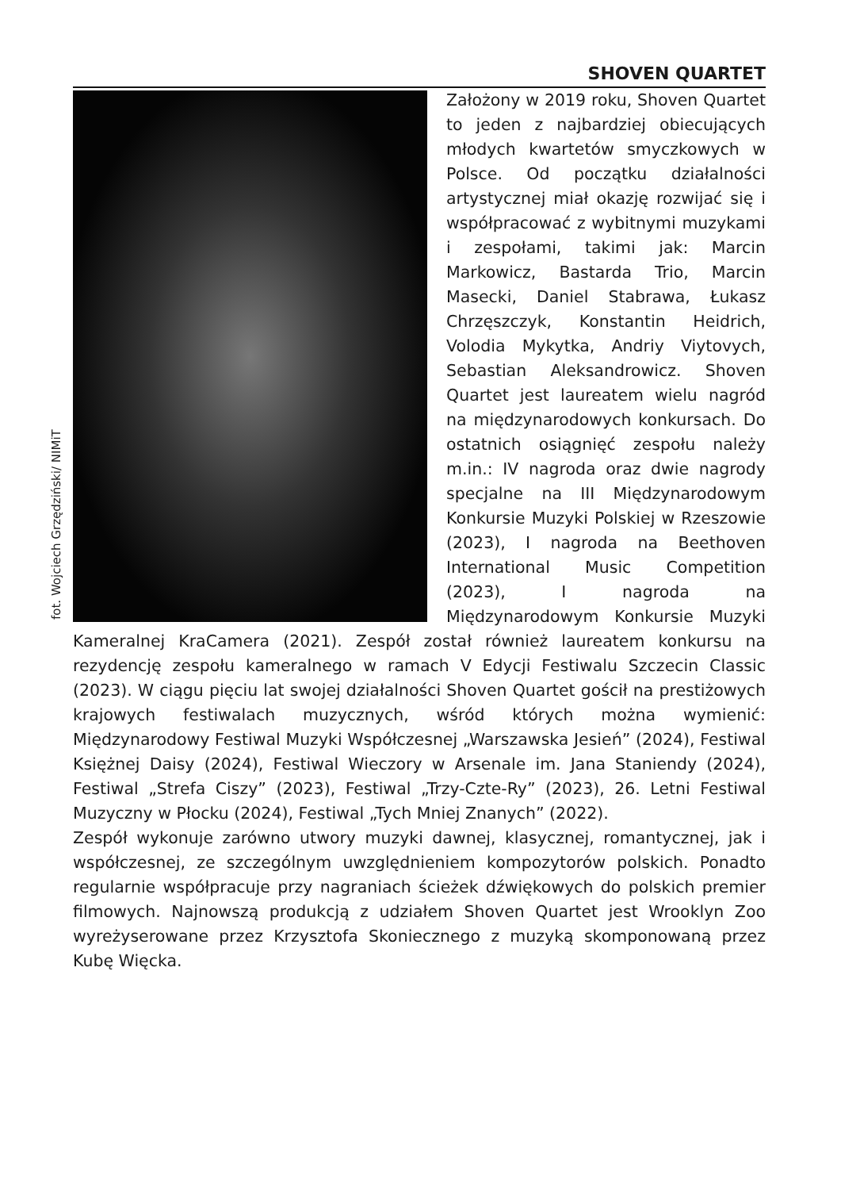SHOVEN QUARTET
fot. Wojciech Grzędziński/ NIMiT
Założony w 2019 roku, Shoven Quartet to jeden z najbardziej obiecujących młodych kwartetów smyczkowych w Polsce. Od początku działalności artystycznej miał okazję rozwijać się i współpracować z wybitnymi muzykami i zespołami, takimi jak: Marcin Markowicz, Bastarda Trio, Marcin Masecki, Daniel Stabrawa, Łukasz Chrzęszczyk, Konstantin Heidrich, Volodia Mykytka, Andriy Viytovych, Sebastian Aleksandrowicz. Shoven Quartet jest laureatem wielu nagród na międzynarodowych konkursach. Do ostatnich osiągnięć zespołu należy m.in.: IV nagroda oraz dwie nagrody specjalne na III Międzynarodowym Konkursie Muzyki Polskiej w Rzeszowie (2023), I nagroda na Beethoven International Music Competition (2023), I nagroda na Międzynarodowym Konkursie Muzyki Kameralnej KraCamera (2021). Zespół został również laureatem konkursu na rezydencję zespołu kameralnego w ramach V Edycji Festiwalu Szczecin Classic (2023). W ciągu pięciu lat swojej działalności Shoven Quartet gościł na prestiżowych krajowych festiwalach muzycznych, wśród których można wymienić: Międzynarodowy Festiwal Muzyki Współczesnej „Warszawska Jesień” (2024), Festiwal Księżnej Daisy (2024), Festiwal Wieczory w Arsenale im. Jana Staniendy (2024), Festiwal „Strefa Ciszy” (2023), Festiwal „Trzy-Czte-Ry” (2023), 26. Letni Festiwal Muzyczny w Płocku (2024), Festiwal „Tych Mniej Znanych” (2022).
Zespół wykonuje zarówno utwory muzyki dawnej, klasycznej, romantycznej, jak i współczesnej, ze szczególnym uwzględnieniem kompozytorów polskich. Ponadto regularnie współpracuje przy nagraniach ścieżek dźwiękowych do polskich premier filmowych. Najnowszą produkcją z udziałem Shoven Quartet jest Wrooklyn Zoo wyreżyserowane przez Krzysztofa Skoniecznego z muzyką skomponowaną przez Kubę Więcka.